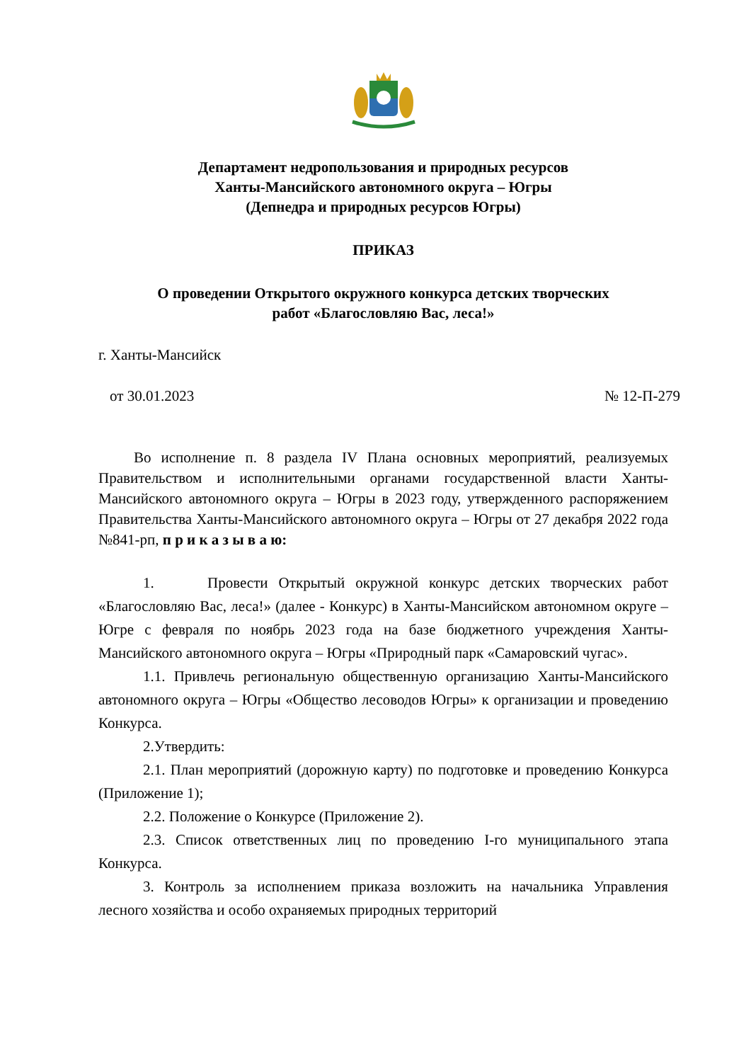Департамент недропользования и природных ресурсов
Ханты-Мансийского автономного округа – Югры
(Депнедра и природных ресурсов Югры)
ПРИКАЗ
О проведении Открытого окружного конкурса детских творческих
работ «Благословляю Вас, леса!»
г. Ханты-Мансийск
от 30.01.2023 № 12-П-279
Во исполнение п. 8 раздела IV Плана основных мероприятий, реализуемых Правительством и исполнительными органами государственной власти Ханты-Мансийского автономного округа – Югры в 2023 году, утвержденного распоряжением Правительства Ханты-Мансийского автономного округа – Югры от 27 декабря 2022 года №841-рп, п р и к а з ы в а ю:
1. Провести Открытый окружной конкурс детских творческих работ «Благословляю Вас, леса!» (далее - Конкурс) в Ханты-Мансийском автономном округе – Югре с февраля по ноябрь 2023 года на базе бюджетного учреждения Ханты-Мансийского автономного округа – Югры «Природный парк «Самаровский чугас».
1.1. Привлечь региональную общественную организацию Ханты-Мансийского автономного округа – Югры «Общество лесоводов Югры» к организации и проведению Конкурса.
2.Утвердить:
2.1. План мероприятий (дорожную карту) по подготовке и проведению Конкурса (Приложение 1);
2.2. Положение о Конкурсе (Приложение 2).
2.3. Список ответственных лиц по проведению I-го муниципального этапа Конкурса.
3. Контроль за исполнением приказа возложить на начальника Управления лесного хозяйства и особо охраняемых природных территорий